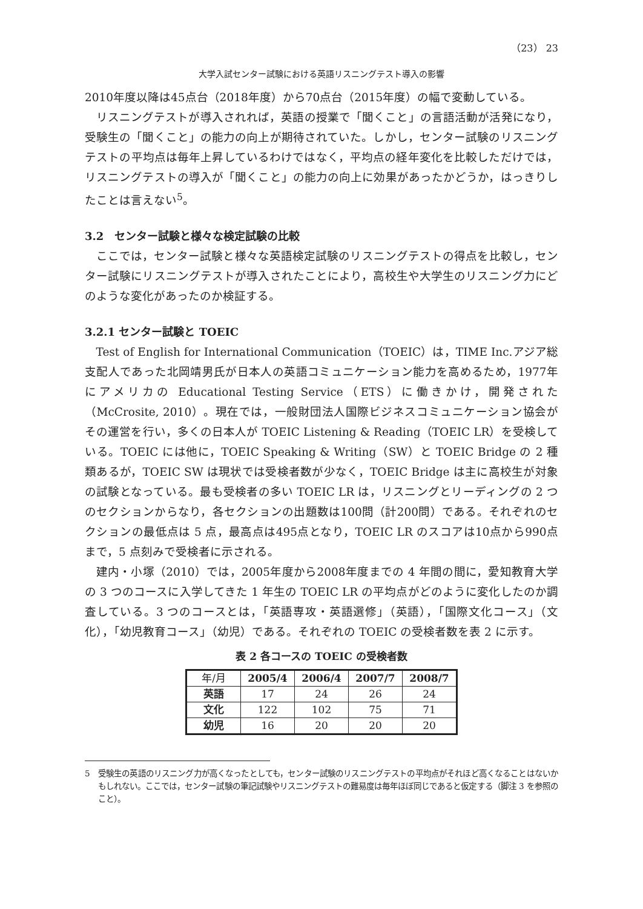（23） 23
大学入試センター試験における英語リスニングテスト導入の影響
2010年度以降は45点台（2018年度）から70点台（2015年度）の幅で変動している。
リスニングテストが導入されれば，英語の授業で「聞くこと」の言語活動が活発になり，受験生の「聞くこと」の能力の向上が期待されていた。しかし，センター試験のリスニングテストの平均点は毎年上昇しているわけではなく，平均点の経年変化を比較しただけでは，リスニングテストの導入が「聞くこと」の能力の向上に効果があったかどうか，はっきりしたことは言えない<sup>5</sup>。
3.2　センター試験と様々な検定試験の比較
ここでは，センター試験と様々な英語検定試験のリスニングテストの得点を比較し，センター試験にリスニングテストが導入されたことにより，高校生や大学生のリスニング力にどのような変化があったのか検証する。
3.2.1 センター試験と TOEIC
Test of English for International Communication（TOEIC）は，TIME Inc.アジア総支配人であった北岡靖男氏が日本人の英語コミュニケーション能力を高めるため，1977年にアメリカの Educational Testing Service（ETS）に働きかけ，開発された（McCrosite, 2010）。現在では，一般財団法人国際ビジネスコミュニケーション協会がその運営を行い，多くの日本人が TOEIC Listening & Reading（TOEIC LR）を受検している。TOEIC には他に，TOEIC Speaking & Writing（SW）と TOEIC Bridge の 2 種類あるが，TOEIC SW は現状では受検者数が少なく，TOEIC Bridge は主に高校生が対象の試験となっている。最も受検者の多い TOEIC LR は，リスニングとリーディングの 2 つのセクションからなり，各セクションの出題数は100問（計200問）である。それぞれのセクションの最低点は 5 点，最高点は495点となり，TOEIC LR のスコアは10点から990点まで，5 点刻みで受検者に示される。
建内・小塚（2010）では，2005年度から2008年度までの 4 年間の間に，愛知教育大学の 3 つのコースに入学してきた 1 年生の TOEIC LR の平均点がどのように変化したのか調査している。3 つのコースとは，「英語専攻・英語選修」（英語），「国際文化コース」（文化），「幼児教育コース」（幼児）である。それぞれの TOEIC の受検者数を表 2 に示す。
表 2 各コースの TOEIC の受検者数
| 年/月 | 2005/4 | 2006/4 | 2007/7 | 2008/7 |
| --- | --- | --- | --- | --- |
| 英語 | 17 | 24 | 26 | 24 |
| 文化 | 122 | 102 | 75 | 71 |
| 幼児 | 16 | 20 | 20 | 20 |
5　受験生の英語のリスニング力が高くなったとしても，センター試験のリスニングテストの平均点がそれほど高くなることはないかもしれない。ここでは，センター試験の筆記試験やリスニングテストの難易度は毎年ほぼ同じであると仮定する（脚注 3 を参照のこと）。